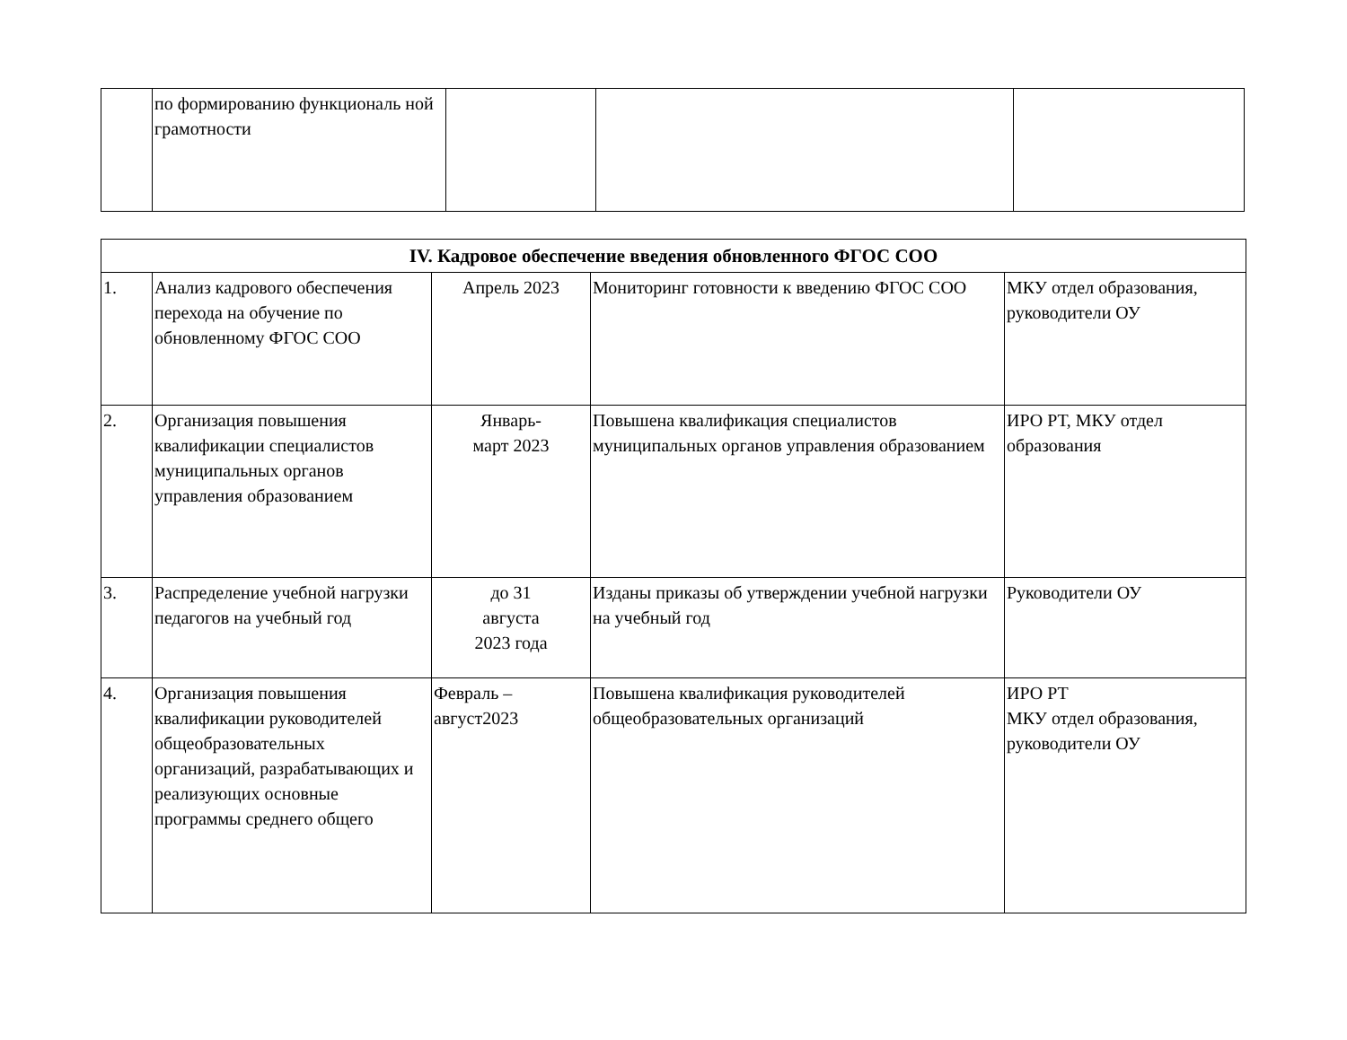| | по формированию функциональ ной грамотности | | | |
| IV. Кадровое обеспечение введения обновленного ФГОС СОО | | | | |
| --- | --- | --- | --- | --- |
| 1. | Анализ кадрового обеспечения перехода на обучение по обновленному ФГОС СОО | Апрель 2023 | Мониторинг готовности к введению ФГОС СОО | МКУ отдел образования, руководители ОУ |
| 2. | Организация повышения квалификации специалистов муниципальных органов управления образованием | Январь- март 2023 | Повышена квалификация специалистов муниципальных органов управления образованием | ИРО РТ, МКУ отдел образования |
| 3. | Распределение учебной нагрузки педагогов на учебный год | до 31 августа 2023 года | Изданы приказы об утверждении учебной нагрузки на учебный год | Руководители ОУ |
| 4. | Организация повышения квалификации руководителей общеобразовательных организаций, разрабатывающих и реализующих основные программы среднего общего | Февраль – август2023 | Повышена квалификация руководителей общеобразовательных организаций | ИРО РТ МКУ отдел образования, руководители ОУ |